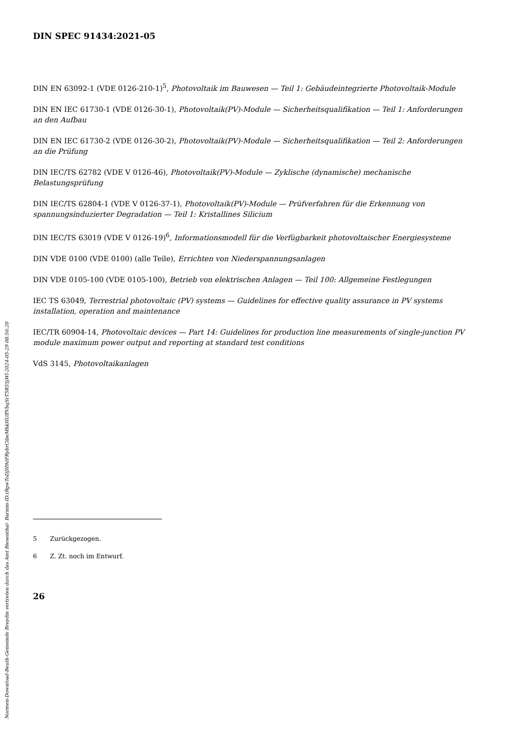DIN SPEC 91434:2021-05
DIN EN 63092-1 (VDE 0126-210-1)<sup>5</sup>, Photovoltaik im Bauwesen — Teil 1: Gebäudeintegrierte Photovoltaik-Module
DIN EN IEC 61730-1 (VDE 0126-30-1), Photovoltaik(PV)-Module — Sicherheitsqualifikation — Teil 1: Anforderungen an den Aufbau
DIN EN IEC 61730-2 (VDE 0126-30-2), Photovoltaik(PV)-Module — Sicherheitsqualifikation — Teil 2: Anforderungen an die Prüfung
DIN IEC/TS 62782 (VDE V 0126-46), Photovoltaik(PV)-Module — Zyklische (dynamische) mechanische Belastungsprüfung
DIN IEC/TS 62804-1 (VDE V 0126-37-1), Photovoltaik(PV)-Module — Prüfverfahren für die Erkennung von spannungsinduzierter Degradation — Teil 1: Kristallines Silicium
DIN IEC/TS 63019 (VDE V 0126-19)<sup>6</sup>, Informationsmodell für die Verfügbarkeit photovoltaischer Energiesysteme
DIN VDE 0100 (VDE 0100) (alle Teile), Errichten von Niederspannungsanlagen
DIN VDE 0105-100 (VDE 0105-100), Betrieb von elektrischen Anlagen — Teil 100: Allgemeine Festlegungen
IEC TS 63049, Terrestrial photovoltaic (PV) systems — Guidelines for effective quality assurance in PV systems installation, operation and maintenance
IEC/TR 60904-14, Photovoltaic devices — Part 14: Guidelines for production line measurements of single-junction PV module maximum power output and reporting at standard test conditions
VdS 3145, Photovoltaikanlagen
5 Zurückgezogen.
6 Z. Zt. noch im Entwurf.
26
Normen-Download-Beuth-Gemeinde Breydin vertreten durch das Amt Biesenthal- Barnim-ID.tRgwToDJH9dFRybrCibeMhkHUffVbqSrT5R55jWl-2024-05-29 08:56:20